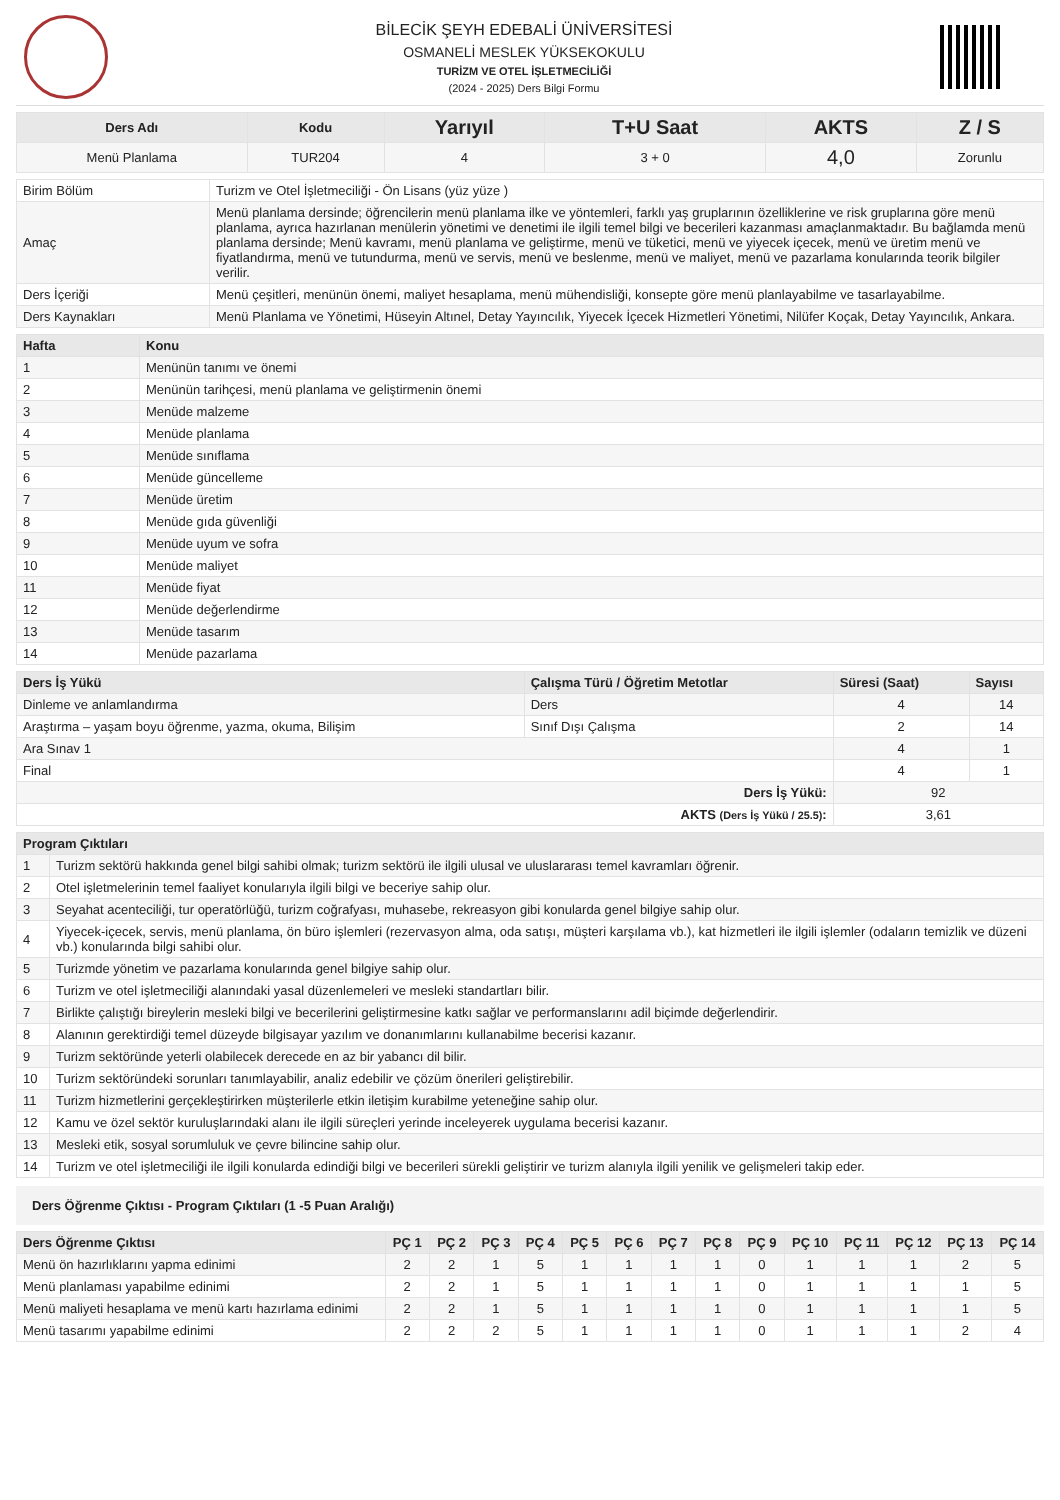BİLECİK ŞEYH EDEBALİ ÜNİVERSİTESİ
OSMANELİ MESLEK YÜKSEKOKULU
TURİZM VE OTEL İŞLETMECİLİĞİ
(2024 - 2025) Ders Bilgi Formu
| Ders Adı | Kodu | Yarıyıl | T+U Saat | AKTS | Z / S |
| --- | --- | --- | --- | --- | --- |
| Menü Planlama | TUR204 | 4 | 3 + 0 | 4,0 | Zorunlu |
| Birim Bölüm | Turizm ve Otel İşletmeciliği - Ön Lisans (yüz yüze ) |
| Amaç | Menü planlama dersinde; öğrencilerin menü planlama ilke ve yöntemleri, farklı yaş gruplarının özelliklerine ve risk gruplarına göre menü planlama, ayrıca hazırlanan menülerin yönetimi ve denetimi ile ilgili temel bilgi ve becerileri kazanması amaçlanmaktadır. Bu bağlamda menü planlama dersinde; Menü kavramı, menü planlama ve geliştirme, menü ve tüketici, menü ve yiyecek içecek, menü ve üretim menü ve fiyatlandırma, menü ve tutundurma, menü ve servis, menü ve beslenme, menü ve maliyet, menü ve pazarlama konularında teorik bilgiler verilir. |
| Ders İçeriği | Menü çeşitleri, menünün önemi, maliyet hesaplama, menü mühendisliği, konsepte göre menü planlayabilme ve tasarlayabilme. |
| Ders Kaynakları | Menü Planlama ve Yönetimi, Hüseyin Altınel, Detay Yayıncılık, Yiyecek İçecek Hizmetleri Yönetimi, Nilüfer Koçak, Detay Yayıncılık, Ankara. |
| Hafta | Konu |
| --- | --- |
| 1 | Menünün tanımı ve önemi |
| 2 | Menünün tarihçesi, menü planlama ve geliştirmenin önemi |
| 3 | Menüde malzeme |
| 4 | Menüde planlama |
| 5 | Menüde sınıflama |
| 6 | Menüde güncelleme |
| 7 | Menüde üretim |
| 8 | Menüde gıda güvenliği |
| 9 | Menüde uyum ve sofra |
| 10 | Menüde maliyet |
| 11 | Menüde fiyat |
| 12 | Menüde değerlendirme |
| 13 | Menüde tasarım |
| 14 | Menüde pazarlama |
| Ders İş Yükü | Çalışma Türü / Öğretim Metotlar | Süresi (Saat) | Sayısı |
| --- | --- | --- | --- |
| Dinleme ve anlamlandırma | Ders | 4 | 14 |
| Araştırma – yaşam boyu öğrenme, yazma, okuma, Bilişim | Sınıf Dışı Çalışma | 2 | 14 |
| Ara Sınav 1 | | 4 | 1 |
| Final | | 4 | 1 |
| Ders İş Yükü: | | 92 | |
| AKTS (Ders İş Yükü / 25.5) : | | 3,61 | |
| Program Çıktıları | |
| --- | --- |
| 1 | Turizm sektörü hakkında genel bilgi sahibi olmak; turizm sektörü ile ilgili ulusal ve uluslararası temel kavramları öğrenir. |
| 2 | Otel işletmelerinin temel faaliyet konularıyla ilgili bilgi ve beceriye sahip olur. |
| 3 | Seyahat acenteciliği, tur operatörlüğü, turizm coğrafyası, muhasebe, rekreasyon gibi konularda genel bilgiye sahip olur. |
| 4 | Yiyecek-içecek, servis, menü planlama, ön büro işlemleri (rezervasyon alma, oda satışı, müşteri karşılama vb.), kat hizmetleri ile ilgili işlemler (odaların temizlik ve düzeni vb.) konularında bilgi sahibi olur. |
| 5 | Turizmde yönetim ve pazarlama konularında genel bilgiye sahip olur. |
| 6 | Turizm ve otel işletmeciliği alanındaki yasal düzenlemeleri ve mesleki standartları bilir. |
| 7 | Birlikte çalıştığı bireylerin mesleki bilgi ve becerilerini geliştirmesine katkı sağlar ve performanslarını adil biçimde değerlendirir. |
| 8 | Alanının gerektirdiği temel düzeyde bilgisayar yazılım ve donanımlarını kullanabilme becerisi kazanır. |
| 9 | Turizm sektöründe yeterli olabilecek derecede en az bir yabancı dil bilir. |
| 10 | Turizm sektöründeki sorunları tanımlayabilir, analiz edebilir ve çözüm önerileri geliştirebilir. |
| 11 | Turizm hizmetlerini gerçekleştirirken müşterilerle etkin iletişim kurabilme yeteneğine sahip olur. |
| 12 | Kamu ve özel sektör kuruluşlarındaki alanı ile ilgili süreçleri yerinde inceleyerek uygulama becerisi kazanır. |
| 13 | Mesleki etik, sosyal sorumluluk ve çevre bilincine sahip olur. |
| 14 | Turizm ve otel işletmeciliği ile ilgili konularda edindiği bilgi ve becerileri sürekli geliştirir ve turizm alanıyla ilgili yenilik ve gelişmeleri takip eder. |
Ders Öğrenme Çıktısı - Program Çıktıları (1 -5 Puan Aralığı)
| Ders Öğrenme Çıktısı | PÇ 1 | PÇ 2 | PÇ 3 | PÇ 4 | PÇ 5 | PÇ 6 | PÇ 7 | PÇ 8 | PÇ 9 | PÇ 10 | PÇ 11 | PÇ 12 | PÇ 13 | PÇ 14 |
| --- | --- | --- | --- | --- | --- | --- | --- | --- | --- | --- | --- | --- | --- | --- |
| Menü ön hazırlıklarını yapma edinimi | 2 | 2 | 1 | 5 | 1 | 1 | 1 | 1 | 0 | 1 | 1 | 1 | 2 | 5 |
| Menü planlaması yapabilme edinimi | 2 | 2 | 1 | 5 | 1 | 1 | 1 | 1 | 0 | 1 | 1 | 1 | 1 | 5 |
| Menü maliyeti hesaplama ve menü kartı hazırlama edinimi | 2 | 2 | 1 | 5 | 1 | 1 | 1 | 1 | 0 | 1 | 1 | 1 | 1 | 5 |
| Menü tasarımı yapabilme edinimi | 2 | 2 | 2 | 5 | 1 | 1 | 1 | 1 | 0 | 1 | 1 | 1 | 2 | 4 |